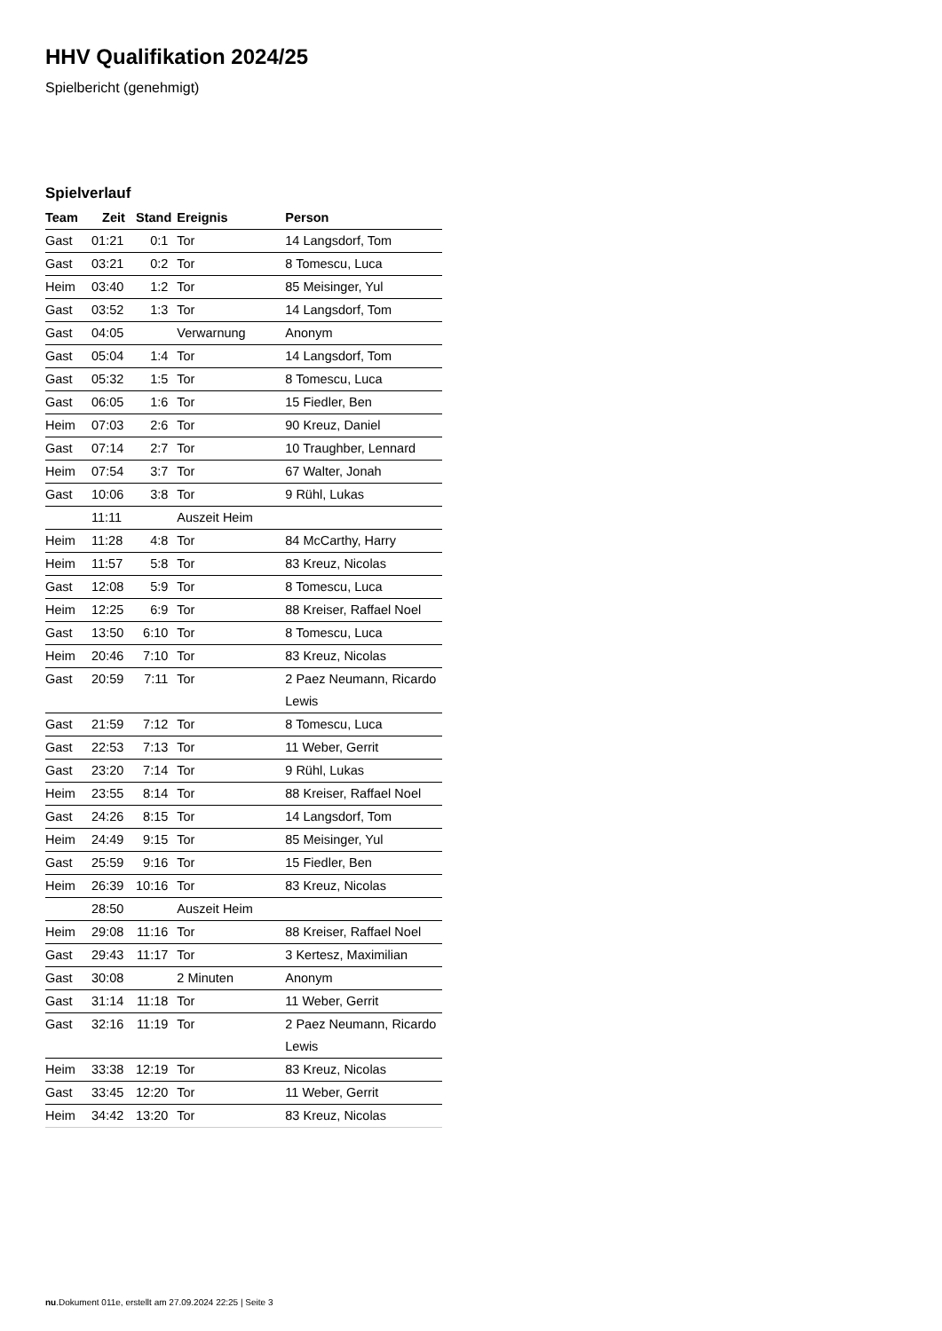HHV Qualifikation 2024/25
Spielbericht (genehmigt)
Spielverlauf
| Team | Zeit | Stand | Ereignis | Person |
| --- | --- | --- | --- | --- |
| Gast | 01:21 | 0:1 | Tor | 14 Langsdorf, Tom |
| Gast | 03:21 | 0:2 | Tor | 8 Tomescu, Luca |
| Heim | 03:40 | 1:2 | Tor | 85 Meisinger, Yul |
| Gast | 03:52 | 1:3 | Tor | 14 Langsdorf, Tom |
| Gast | 04:05 | | Verwarnung | Anonym |
| Gast | 05:04 | 1:4 | Tor | 14 Langsdorf, Tom |
| Gast | 05:32 | 1:5 | Tor | 8 Tomescu, Luca |
| Gast | 06:05 | 1:6 | Tor | 15 Fiedler, Ben |
| Heim | 07:03 | 2:6 | Tor | 90 Kreuz, Daniel |
| Gast | 07:14 | 2:7 | Tor | 10 Traughber, Lennard |
| Heim | 07:54 | 3:7 | Tor | 67 Walter, Jonah |
| Gast | 10:06 | 3:8 | Tor | 9 Rühl, Lukas |
| | 11:11 | | Auszeit Heim | |
| Heim | 11:28 | 4:8 | Tor | 84 McCarthy, Harry |
| Heim | 11:57 | 5:8 | Tor | 83 Kreuz, Nicolas |
| Gast | 12:08 | 5:9 | Tor | 8 Tomescu, Luca |
| Heim | 12:25 | 6:9 | Tor | 88 Kreiser, Raffael Noel |
| Gast | 13:50 | 6:10 | Tor | 8 Tomescu, Luca |
| Heim | 20:46 | 7:10 | Tor | 83 Kreuz, Nicolas |
| Gast | 20:59 | 7:11 | Tor | 2 Paez Neumann, Ricardo Lewis |
| Gast | 21:59 | 7:12 | Tor | 8 Tomescu, Luca |
| Gast | 22:53 | 7:13 | Tor | 11 Weber, Gerrit |
| Gast | 23:20 | 7:14 | Tor | 9 Rühl, Lukas |
| Heim | 23:55 | 8:14 | Tor | 88 Kreiser, Raffael Noel |
| Gast | 24:26 | 8:15 | Tor | 14 Langsdorf, Tom |
| Heim | 24:49 | 9:15 | Tor | 85 Meisinger, Yul |
| Gast | 25:59 | 9:16 | Tor | 15 Fiedler, Ben |
| Heim | 26:39 | 10:16 | Tor | 83 Kreuz, Nicolas |
| | 28:50 | | Auszeit Heim | |
| Heim | 29:08 | 11:16 | Tor | 88 Kreiser, Raffael Noel |
| Gast | 29:43 | 11:17 | Tor | 3 Kertesz, Maximilian |
| Gast | 30:08 | | 2 Minuten | Anonym |
| Gast | 31:14 | 11:18 | Tor | 11 Weber, Gerrit |
| Gast | 32:16 | 11:19 | Tor | 2 Paez Neumann, Ricardo Lewis |
| Heim | 33:38 | 12:19 | Tor | 83 Kreuz, Nicolas |
| Gast | 33:45 | 12:20 | Tor | 11 Weber, Gerrit |
| Heim | 34:42 | 13:20 | Tor | 83 Kreuz, Nicolas |
nu.Dokument 011e, erstellt am 27.09.2024 22:25 | Seite 3